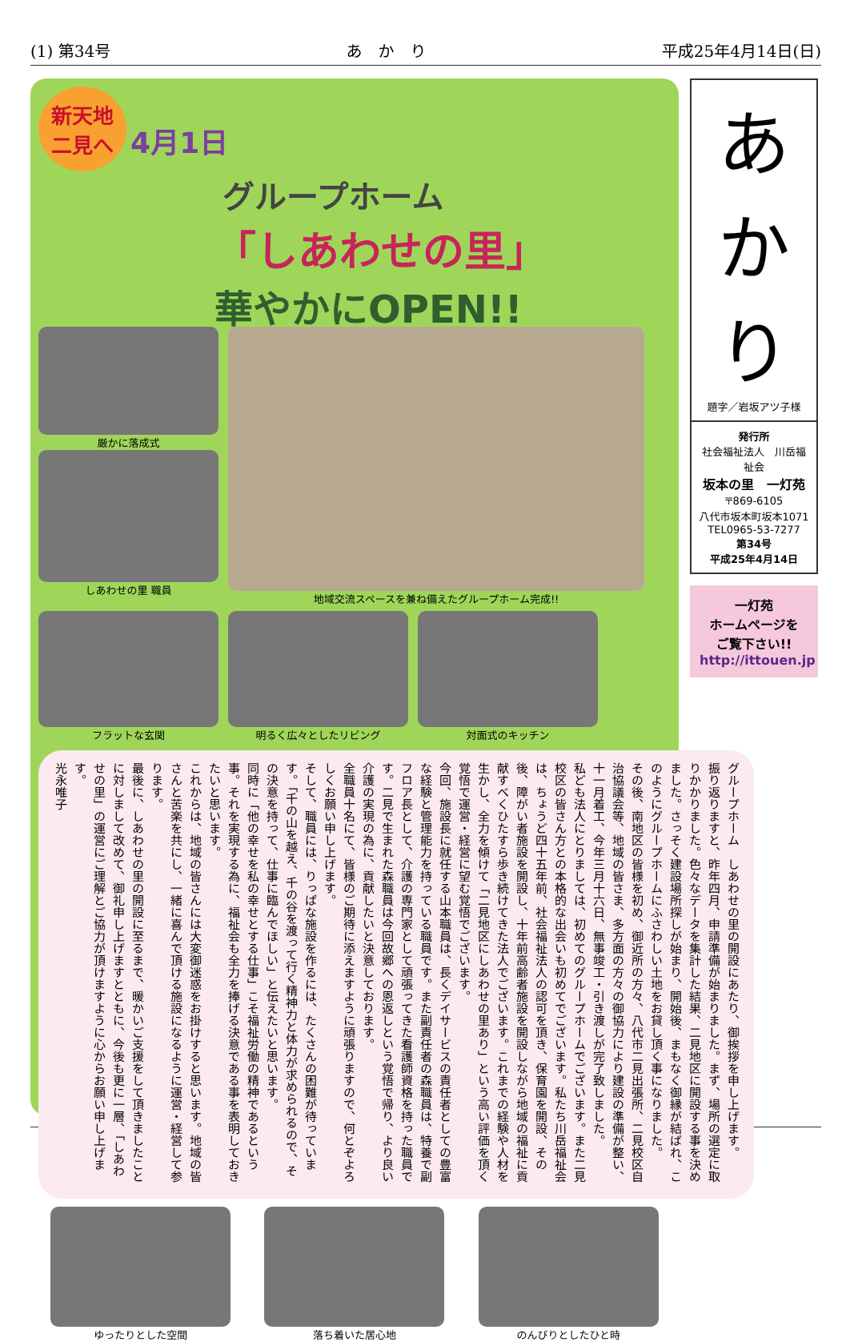(1) 第34号 あ　か　り 平成25年4月14日(日)
新天地
二見へ 4月1日
グループホーム
「しあわせの里」
華やかにOPEN!!
厳かに落成式
しあわせの里 職員
地域交流スペースを兼ね備えたグループホーム完成!!
フラットな玄関 明るく広々としたリビング 対面式のキッチン
グループホーム　しあわせの里の開設にあたり、御挨拶を申し上げます。
振り返りますと、昨年四月、申請準備が始まりました。まず、場所の選定に取りかかりました。色々なデータを集計した結果、二見地区に開設する事を決めました。さっそく建設場所探しが始まり、開始後、まもなく御縁が結ばれ、このようにグループホームにふさわしい土地をお貸し頂く事になりました。
その後、南地区の皆様を初め、御近所の方々、八代市二見出張所、二見校区自治協議会等、地域の皆さま、多方面の方々の御協力により建設の準備が整い、十一月着工、今年三月十六日、無事竣工・引き渡しが完了致しました。
私ども法人にとりましては、初めてのグループホームでございます。また二見校区の皆さん方との本格的な出会いも初めてでございます。私たち川岳福祉会は、ちょうど四十五年前、社会福祉法人の認可を頂き、保育園を開設、その後、障がい者施設を開設し、十年前高齢者施設を開設しながら地域の福祉に貢献すべくひたすら歩き続けてきた法人でございます。これまでの経験や人材を生かし、全力を傾けて「二見地区にしあわせの里あり」という高い評価を頂く覚悟で運営・経営に望む覚悟でございます。
今回、施設長に就任する山本職員は、長くデイサービスの責任者としての豊富な経験と管理能力を持っている職員です。また副責任者の森職員は、特養で副フロア長として、介護の専門家として頑張ってきた看護師資格を持った職員です。二見で生まれた森職員は今回故郷への恩返しという覚悟で帰り、より良い介護の実現の為に、貢献したいと決意しております。
全職員十名にて、皆様のご期待に添えますように頑張りますので、何とぞよろしくお願い申し上げます。
そして、職員には、りっぱな施設を作るには、たくさんの困難が待っています。「千の山を越え、千の谷を渡って行く精神力と体力が求められるので、その決意を持って、仕事に臨んでほしい」と伝えたいと思います。
同時に「他の幸せを私の幸せとする仕事」こそ福祉労働の精神であるという事。それを実現する為に、福祉会も全力を捧げる決意である事を表明しておきたいと思います。
これからは、地域の皆さんには大変御迷惑をお掛けすると思います。地域の皆さんと苦楽を共にし、一緒に喜んで頂ける施設になるように運営・経営して参ります。
最後に、しあわせの里の開設に至るまで、暖かいご支援をして頂きましたことに対しまして改めて、御礼申し上げますとともに、今後も更に一層、「しあわせの里」の運営にご理解とご協力が頂けますように心からお願い申し上げます。
光永唯子
ゆったりとした空間 落ち着いた居心地 のんびりとしたひと時
あかり
題字／岩坂アツ子様
発行所
社会福祉法人　川岳福祉会
坂本の里　一灯苑
〒869-6105
八代市坂本町坂本1071
TEL0965-53-7277
第34号
平成25年4月14日
一灯苑
ホームページを
ご覧下さい!!
http://ittouen.jp